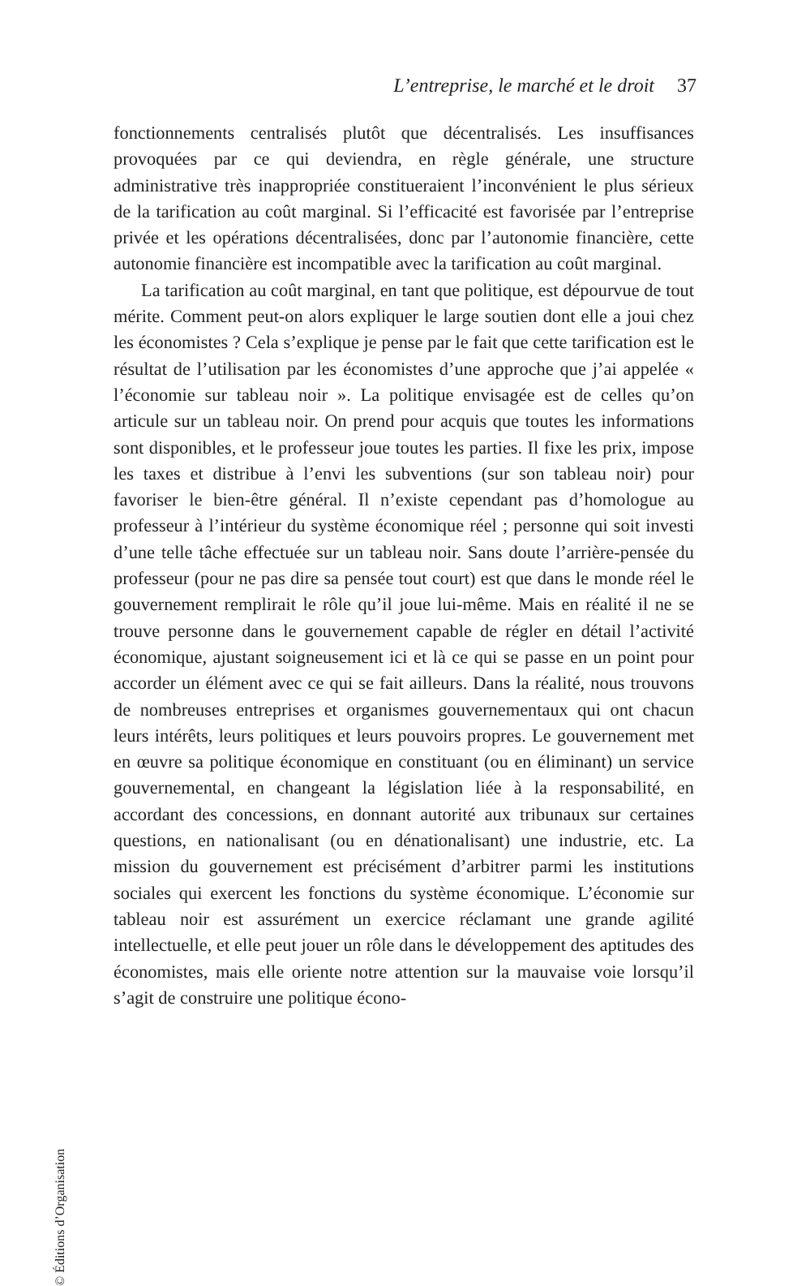L’entreprise, le marché et le droit 37
fonctionnements centralisés plutôt que décentralisés. Les insuffisances provoquées par ce qui deviendra, en règle générale, une structure administrative très inappropriée constitueraient l’inconvénient le plus sérieux de la tarification au coût marginal. Si l’efficacité est favorisée par l’entreprise privée et les opérations décentralisées, donc par l’autonomie financière, cette autonomie financière est incompatible avec la tarification au coût marginal.
La tarification au coût marginal, en tant que politique, est dépourvue de tout mérite. Comment peut-on alors expliquer le large soutien dont elle a joui chez les économistes ? Cela s’explique je pense par le fait que cette tarification est le résultat de l’utilisation par les économistes d’une approche que j’ai appelée « l’économie sur tableau noir ». La politique envisagée est de celles qu’on articule sur un tableau noir. On prend pour acquis que toutes les informations sont disponibles, et le professeur joue toutes les parties. Il fixe les prix, impose les taxes et distribue à l’envi les subventions (sur son tableau noir) pour favoriser le bien-être général. Il n’existe cependant pas d’homologue au professeur à l’intérieur du système économique réel ; personne qui soit investi d’une telle tâche effectuée sur un tableau noir. Sans doute l’arrière-pensée du professeur (pour ne pas dire sa pensée tout court) est que dans le monde réel le gouvernement remplirait le rôle qu’il joue lui-même. Mais en réalité il ne se trouve personne dans le gouvernement capable de régler en détail l’activité économique, ajustant soigneusement ici et là ce qui se passe en un point pour accorder un élément avec ce qui se fait ailleurs. Dans la réalité, nous trouvons de nombreuses entreprises et organismes gouvernementaux qui ont chacun leurs intérêts, leurs politiques et leurs pouvoirs propres. Le gouvernement met en œuvre sa politique économique en constituant (ou en éliminant) un service gouvernemental, en changeant la législation liée à la responsabilité, en accordant des concessions, en donnant autorité aux tribunaux sur certaines questions, en nationalisant (ou en dénationalisant) une industrie, etc. La mission du gouvernement est précisément d’arbitrer parmi les institutions sociales qui exercent les fonctions du système économique. L’économie sur tableau noir est assurément un exercice réclamant une grande agilité intellectuelle, et elle peut jouer un rôle dans le développement des aptitudes des économistes, mais elle oriente notre attention sur la mauvaise voie lorsqu’il s’agit de construire une politique écono-
© Éditions d’Organisation